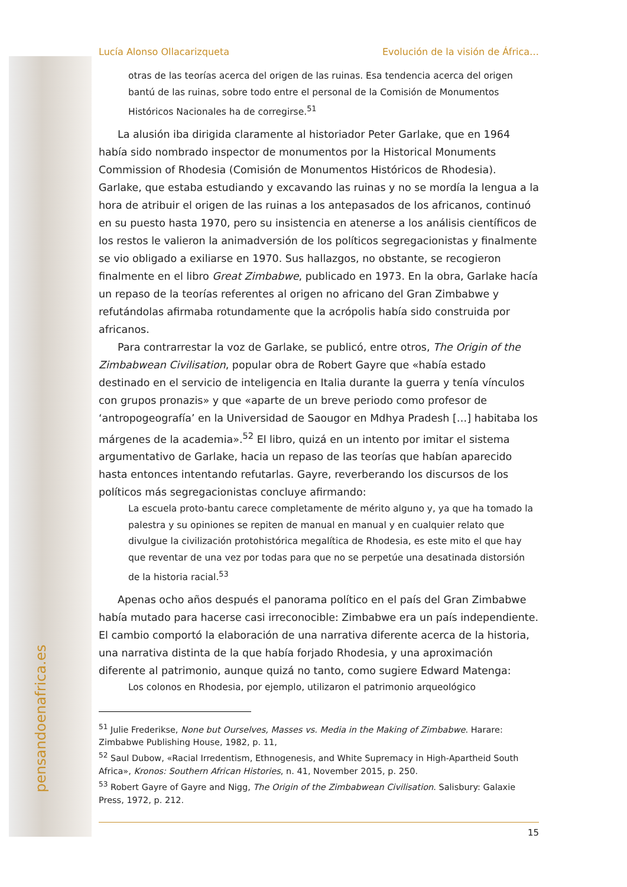pensandoenafrica.es
Lucía Alonso Ollacarizqueta Evolución de la visión de África…
otras de las teorías acerca del origen de las ruinas. Esa tendencia acerca del origen bantú de las ruinas, sobre todo entre el personal de la Comisión de Monumentos Históricos Nacionales ha de corregirse.<sup>51</sup>
La alusión iba dirigida claramente al historiador Peter Garlake, que en 1964 había sido nombrado inspector de monumentos por la Historical Monuments Commission of Rhodesia (Comisión de Monumentos Históricos de Rhodesia). Garlake, que estaba estudiando y excavando las ruinas y no se mordía la lengua a la hora de atribuir el origen de las ruinas a los antepasados de los africanos, continuó en su puesto hasta 1970, pero su insistencia en atenerse a los análisis científicos de los restos le valieron la animadversión de los políticos segregacionistas y finalmente se vio obligado a exiliarse en 1970. Sus hallazgos, no obstante, se recogieron finalmente en el libro Great Zimbabwe, publicado en 1973. En la obra, Garlake hacía un repaso de la teorías referentes al origen no africano del Gran Zimbabwe y refutándolas afirmaba rotundamente que la acrópolis había sido construida por africanos.
Para contrarrestar la voz de Garlake, se publicó, entre otros, The Origin of the Zimbabwean Civilisation, popular obra de Robert Gayre que «había estado destinado en el servicio de inteligencia en Italia durante la guerra y tenía vínculos con grupos pronazis» y que «aparte de un breve periodo como profesor de ‘antropogeografía’ en la Universidad de Saougor en Mdhya Pradesh […] habitaba los márgenes de la academia».<sup>52</sup> El libro, quizá en un intento por imitar el sistema argumentativo de Garlake, hacia un repaso de las teorías que habían aparecido hasta entonces intentando refutarlas. Gayre, reverberando los discursos de los políticos más segregacionistas concluye afirmando:
La escuela proto-bantu carece completamente de mérito alguno y, ya que ha tomado la palestra y su opiniones se repiten de manual en manual y en cualquier relato que divulgue la civilización protohistórica megalítica de Rhodesia, es este mito el que hay que reventar de una vez por todas para que no se perpetúe una desatinada distorsión de la historia racial.<sup>53</sup>
Apenas ocho años después el panorama político en el país del Gran Zimbabwe había mutado para hacerse casi irreconocible: Zimbabwe era un país independiente. El cambio comportó la elaboración de una narrativa diferente acerca de la historia, una narrativa distinta de la que había forjado Rhodesia, y una aproximación diferente al patrimonio, aunque quizá no tanto, como sugiere Edward Matenga:
Los colonos en Rhodesia, por ejemplo, utilizaron el patrimonio arqueológico
<sup>51</sup> Julie Frederikse, None but Ourselves, Masses vs. Media in the Making of Zimbabwe. Harare: Zimbabwe Publishing House, 1982, p. 11,
<sup>52</sup> Saul Dubow, «Racial Irredentism, Ethnogenesis, and White Supremacy in High-Apartheid South Africa», Kronos: Southern African Histories, n. 41, November 2015, p. 250.
<sup>53</sup> Robert Gayre of Gayre and Nigg, The Origin of the Zimbabwean Civilisation. Salisbury: Galaxie Press, 1972, p. 212.
15